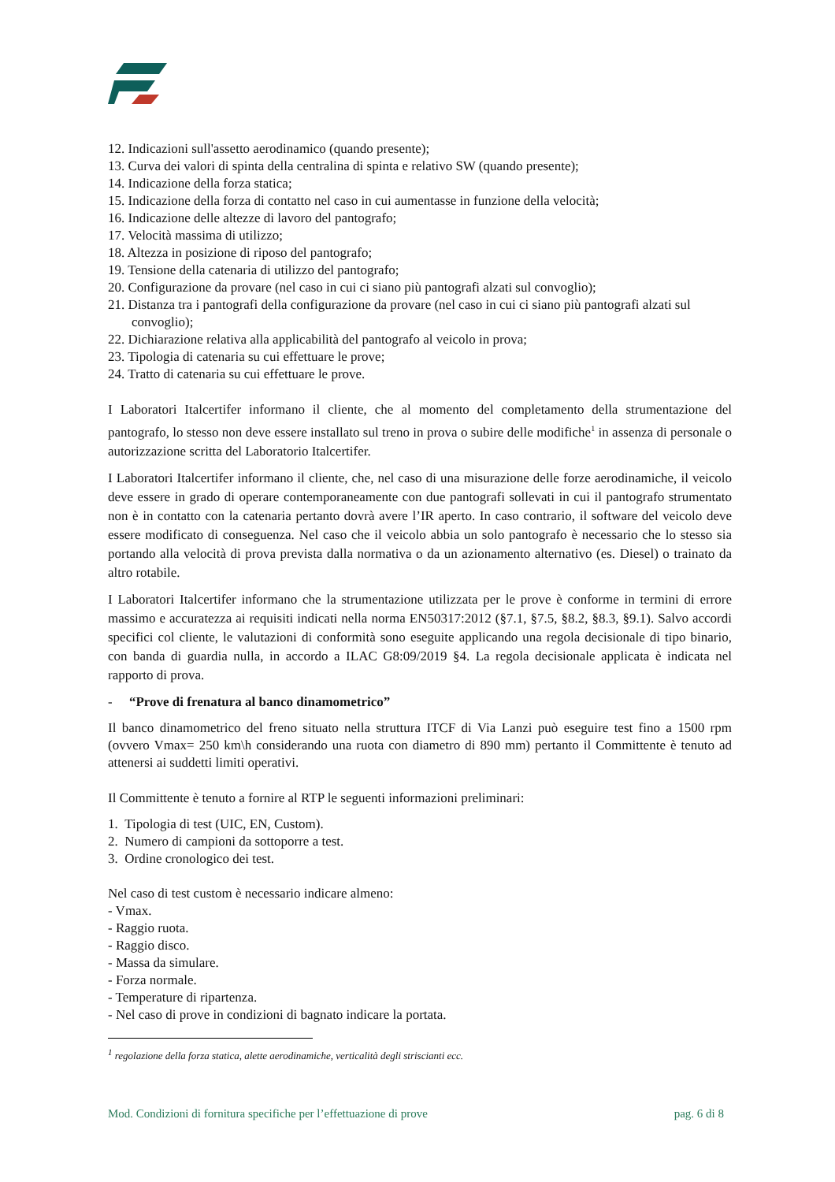12. Indicazioni sull'assetto aerodinamico (quando presente);
13. Curva dei valori di spinta della centralina di spinta e relativo SW (quando presente);
14. Indicazione della forza statica;
15. Indicazione della forza di contatto nel caso in cui aumentasse in funzione della velocità;
16. Indicazione delle altezze di lavoro del pantografo;
17. Velocità massima di utilizzo;
18. Altezza in posizione di riposo del pantografo;
19. Tensione della catenaria di utilizzo del pantografo;
20. Configurazione da provare (nel caso in cui ci siano più pantografi alzati sul convoglio);
21. Distanza tra i pantografi della configurazione da provare (nel caso in cui ci siano più pantografi alzati sul convoglio);
22. Dichiarazione relativa alla applicabilità del pantografo al veicolo in prova;
23. Tipologia di catenaria su cui effettuare le prove;
24. Tratto di catenaria su cui effettuare le prove.
I Laboratori Italcertifer informano il cliente, che al momento del completamento della strumentazione del pantografo, lo stesso non deve essere installato sul treno in prova o subire delle modifiche<sup>1</sup> in assenza di personale o autorizzazione scritta del Laboratorio Italcertifer.
I Laboratori Italcertifer informano il cliente, che, nel caso di una misurazione delle forze aerodinamiche, il veicolo deve essere in grado di operare contemporaneamente con due pantografi sollevati in cui il pantografo strumentato non è in contatto con la catenaria pertanto dovrà avere l’IR aperto. In caso contrario, il software del veicolo deve essere modificato di conseguenza. Nel caso che il veicolo abbia un solo pantografo è necessario che lo stesso sia portando alla velocità di prova prevista dalla normativa o da un azionamento alternativo (es. Diesel) o trainato da altro rotabile.
I Laboratori Italcertifer informano che la strumentazione utilizzata per le prove è conforme in termini di errore massimo e accuratezza ai requisiti indicati nella norma EN50317:2012 (§7.1, §7.5, §8.2, §8.3, §9.1). Salvo accordi specifici col cliente, le valutazioni di conformità sono eseguite applicando una regola decisionale di tipo binario, con banda di guardia nulla, in accordo a ILAC G8:09/2019 §4. La regola decisionale applicata è indicata nel rapporto di prova.
- “Prove di frenatura al banco dinamometrico”
Il banco dinamometrico del freno situato nella struttura ITCF di Via Lanzi può eseguire test fino a 1500 rpm (ovvero Vmax= 250 km\h considerando una ruota con diametro di 890 mm) pertanto il Committente è tenuto ad attenersi ai suddetti limiti operativi.
Il Committente è tenuto a fornire al RTP le seguenti informazioni preliminari:
1. Tipologia di test (UIC, EN, Custom).
2. Numero di campioni da sottoporre a test.
3. Ordine cronologico dei test.
Nel caso di test custom è necessario indicare almeno:
- Vmax.
- Raggio ruota.
- Raggio disco.
- Massa da simulare.
- Forza normale.
- Temperature di ripartenza.
- Nel caso di prove in condizioni di bagnato indicare la portata.
<sup>1</sup> regolazione della forza statica, alette aerodinamiche, verticalità degli striscianti ecc.
Mod. Condizioni di fornitura specifiche per l’effettuazione di prove pag. 6 di 8